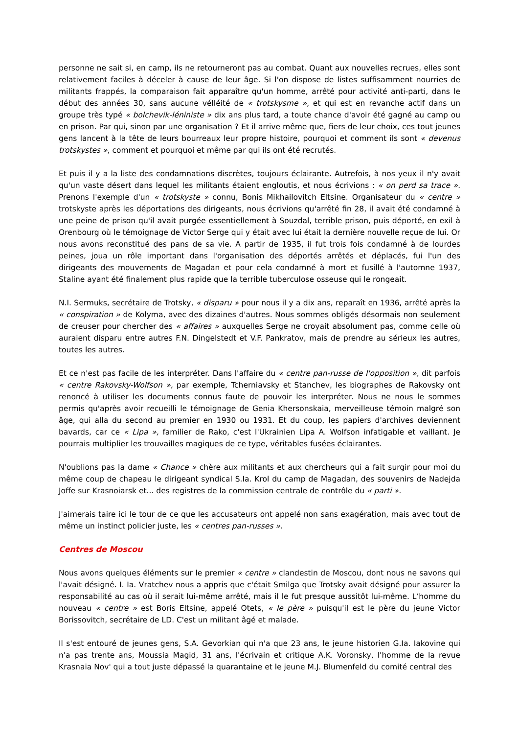personne ne sait si, en camp, ils ne retourneront pas au combat. Quant aux nouvelles recrues, elles sont relativement faciles à déceler à cause de leur âge. Si l'on dispose de listes suffisamment nourries de militants frappés, la comparaison fait apparaître qu'un homme, arrêté pour activité anti-parti, dans le début des années 30, sans aucune vélléité de « trotskysme », et qui est en revanche actif dans un groupe très typé « bolchevik-léniniste » dix ans plus tard, a toute chance d'avoir été gagné au camp ou en prison. Par qui, sinon par une organisation ? Et il arrive même que, fiers de leur choix, ces tout jeunes gens lancent à la tête de leurs bourreaux leur propre histoire, pourquoi et comment ils sont « devenus trotskystes », comment et pourquoi et même par qui ils ont été recrutés.
Et puis il y a la liste des condamnations discrètes, toujours éclairante. Autrefois, à nos yeux il n'y avait qu'un vaste désert dans lequel les militants étaient engloutis, et nous écrivions : « on perd sa trace ». Prenons l'exemple d'un « trotskyste » connu, Bonis Mikhailovitch Eltsine. Organisateur du « centre » trotskyste après les déportations des dirigeants, nous écrivions qu'arrêté fin 28, il avait été condamné à une peine de prison qu'il avait purgée essentiellement à Souzdal, terrible prison, puis déporté, en exil à Orenbourg où le témoignage de Victor Serge qui y était avec lui était la dernière nouvelle reçue de lui. Or nous avons reconstitué des pans de sa vie. A partir de 1935, il fut trois fois condamné à de lourdes peines, joua un rôle important dans l'organisation des déportés arrêtés et déplacés, fui l'un des dirigeants des mouvements de Magadan et pour cela condamné à mort et fusillé à l'automne 1937, Staline ayant été finalement plus rapide que la terrible tuberculose osseuse qui le rongeait.
N.I. Sermuks, secrétaire de Trotsky, « disparu » pour nous il y a dix ans, reparaît en 1936, arrêté après la « conspiration » de Kolyma, avec des dizaines d'autres. Nous sommes obligés désormais non seulement de creuser pour chercher des « affaires » auxquelles Serge ne croyait absolument pas, comme celle où auraient disparu entre autres F.N. Dingelstedt et V.F. Pankratov, mais de prendre au sérieux les autres, toutes les autres.
Et ce n'est pas facile de les interpréter. Dans l'affaire du « centre pan-russe de l'opposition », dit parfois « centre Rakovsky-Wolfson », par exemple, Tcherniavsky et Stanchev, les biographes de Rakovsky ont renoncé à utiliser les documents connus faute de pouvoir les interpréter. Nous ne nous le sommes permis qu'après avoir recueilli le témoignage de Genia Khersonskaia, merveilleuse témoin malgré son âge, qui alla du second au premier en 1930 ou 1931. Et du coup, les papiers d'archives deviennent bavards, car ce « Lipa », familier de Rako, c'est l'Ukrainien Lipa A. Wolfson infatigable et vaillant. Je pourrais multiplier les trouvailles magiques de ce type, véritables fusées éclairantes.
N'oublions pas la dame « Chance » chère aux militants et aux chercheurs qui a fait surgir pour moi du même coup de chapeau le dirigeant syndical S.Ia. Krol du camp de Magadan, des souvenirs de Nadejda Joffe sur Krasnoiarsk et... des registres de la commission centrale de contrôle du « parti ».
J'aimerais taire ici le tour de ce que les accusateurs ont appelé non sans exagération, mais avec tout de même un instinct policier juste, les « centres pan-russes ».
Centres de Moscou
Nous avons quelques éléments sur le premier « centre » clandestin de Moscou, dont nous ne savons qui l'avait désigné. I. Ia. Vratchev nous a appris que c'était Smilga que Trotsky avait désigné pour assurer la responsabilité au cas où il serait lui-même arrêté, mais il le fut presque aussitôt lui-même. L’homme du nouveau « centre » est Boris Eltsine, appelé Otets, « le père » puisqu'il est le père du jeune Victor Borissovitch, secrétaire de LD. C'est un militant âgé et malade.
Il s'est entouré de jeunes gens, S.A. Gevorkian qui n'a que 23 ans, le jeune historien G.Ia. Iakovine qui n'a pas trente ans, Moussia Magid, 31 ans, l'écrivain et critique A.K. Voronsky, l'homme de la revue Krasnaia Nov' qui a tout juste dépassé la quarantaine et le jeune M.J. Blumenfeld du comité central des